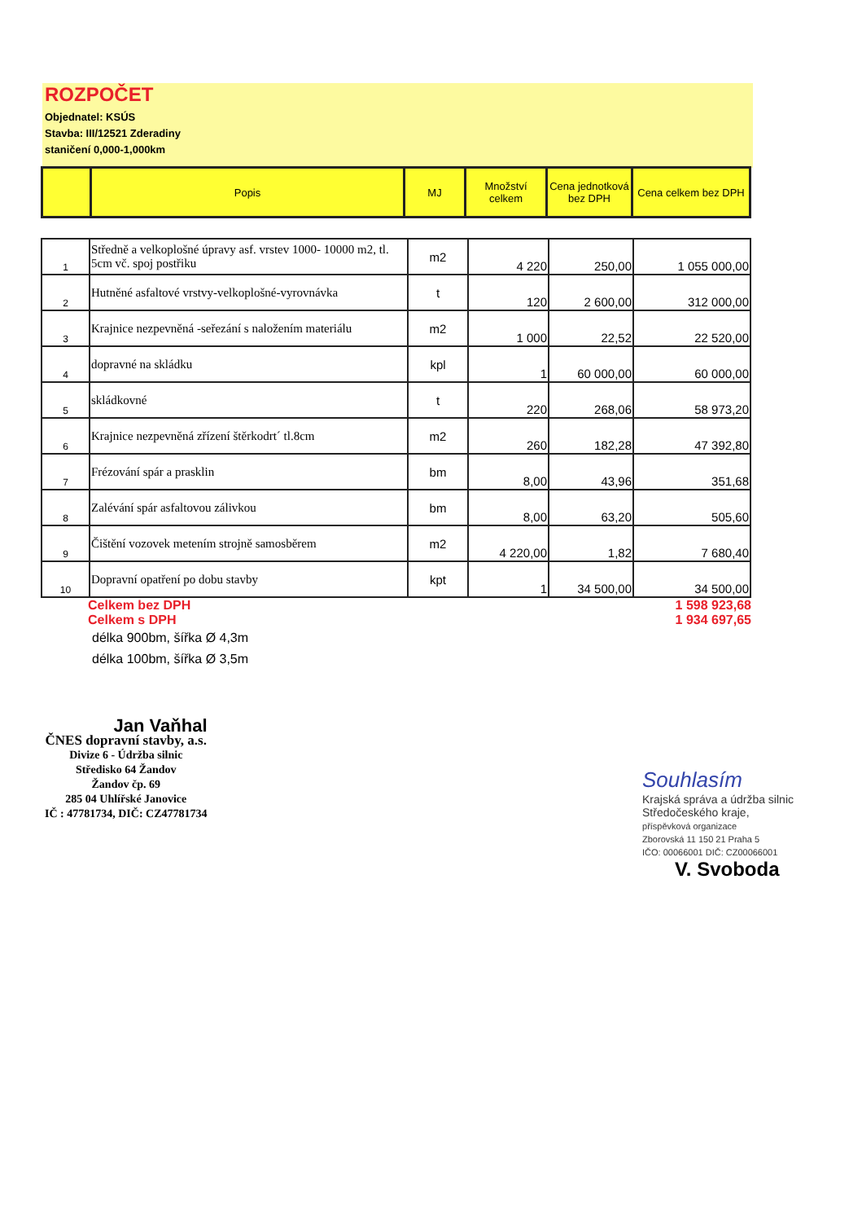ROZPOČET
Objednatel: KSÚS
Stavba: III/12521 Zderadiny
staničení 0,000-1,000km
| | Popis | MJ | Množství celkem | Cena jednotková bez DPH | Cena celkem bez DPH |
| --- | --- | --- | --- | --- | --- |
| 1 | Středně a velkoplošné úpravy asf. vrstev 1000- 10000 m2, tl. 5cm vč. spoj postřiku | m2 | 4 220 | 250,00 | 1 055 000,00 |
| 2 | Hutněné asfaltové vrstvy-velkoplošné-vyrovnávka | t | 120 | 2 600,00 | 312 000,00 |
| 3 | Krajnice nezpevněná -seřezání s naložením materiálu | m2 | 1 000 | 22,52 | 22 520,00 |
| 4 | dopravné na skládku | kpl | 1 | 60 000,00 | 60 000,00 |
| 5 | skládkovné | t | 220 | 268,06 | 58 973,20 |
| 6 | Krajnice nezpevněná zřízení štěrkodrt´ tl.8cm | m2 | 260 | 182,28 | 47 392,80 |
| 7 | Frézování spár a prasklin | bm | 8,00 | 43,96 | 351,68 |
| 8 | Zalévání spár asfaltovou zálivkou | bm | 8,00 | 63,20 | 505,60 |
| 9 | Čištění vozovek metením strojně samosběrem | m2 | 4 220,00 | 1,82 | 7 680,40 |
| 10 | Dopravní opatření po dobu stavby | kpt | 1 | 34 500,00 | 34 500,00 |
Celkem bez DPH 1 598 923,68
Celkem s DPH 1 934 697,65
délka 900bm, šířka Ø 4,3m
délka 100bm, šířka Ø 3,5m
Jan Vaňhal
ČNES dopravní stavby, a.s.
Divize 6 - Údržba silnic
Středisko 64 Žandov
Žandov čp. 69
285 04 Uhlířské Janovice
IČ : 47781734, DIČ: CZ47781734
Souhlasím
Krajská správa a údržba silnic
Středočeského kraje,
příspěvková organizace
Zborovská 11 150 21 Praha 5
IČO: 00066001 DIČ: CZ00066001
V. Svoboda